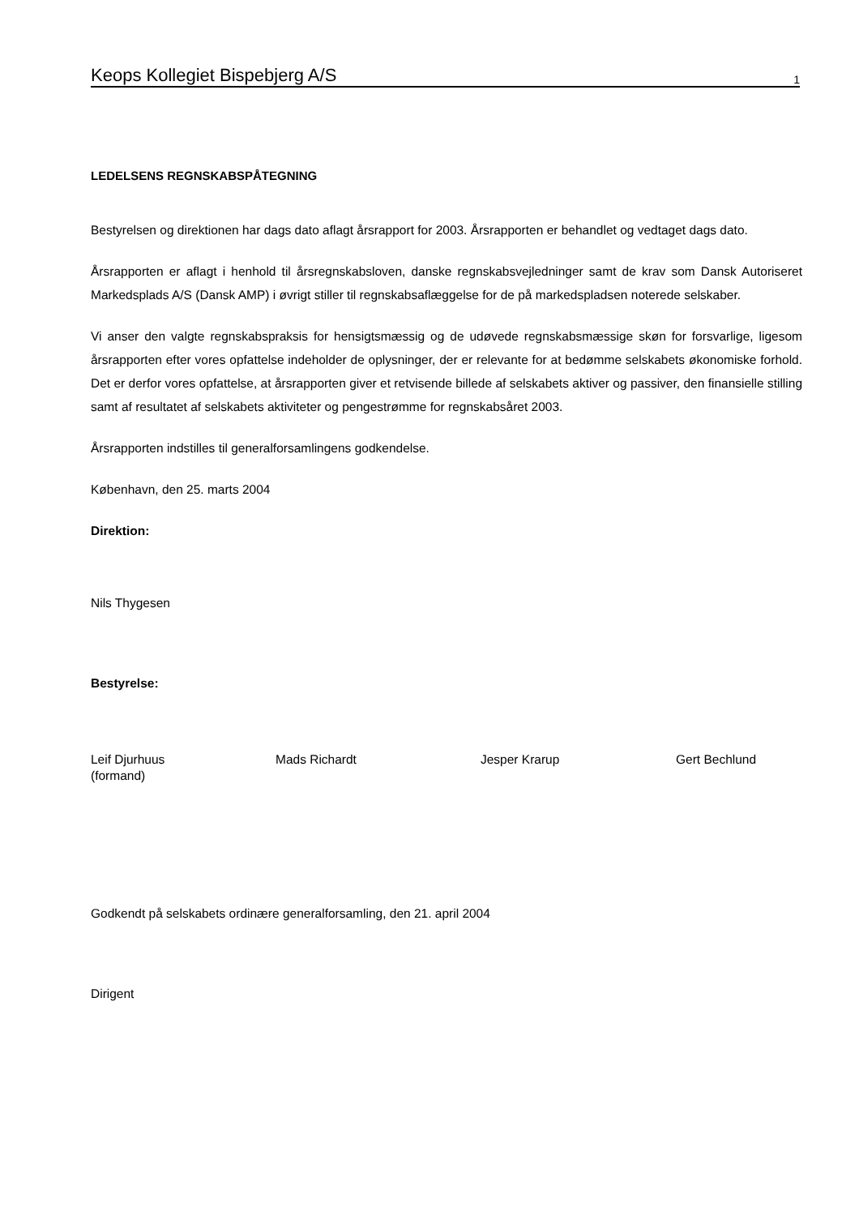Keops Kollegiet Bispebjerg A/S 1
LEDELSENS REGNSKABSPÅTEGNING
Bestyrelsen og direktionen har dags dato aflagt årsrapport for 2003. Årsrapporten er behandlet og vedtaget dags dato.
Årsrapporten er aflagt i henhold til årsregnskabsloven, danske regnskabsvejledninger samt de krav som Dansk Autoriseret Markedsplads A/S (Dansk AMP) i øvrigt stiller til regnskabsaflæggelse for de på markedspladsen noterede selskaber.
Vi anser den valgte regnskabspraksis for hensigtsmæssig og de udøvede regnskabsmæssige skøn for forsvarlige, ligesom årsrapporten efter vores opfattelse indeholder de oplysninger, der er relevante for at bedømme selskabets økonomiske forhold. Det er derfor vores opfattelse, at årsrapporten giver et retvisende billede af selskabets aktiver og passiver, den finansielle stilling samt af resultatet af selskabets aktiviteter og pengestrømme for regnskabsåret 2003.
Årsrapporten indstilles til generalforsamlingens godkendelse.
København, den 25. marts 2004
Direktion:
Nils Thygesen
Bestyrelse:
Leif Djurhuus
(formand)
Mads Richardt Jesper Krarup Gert Bechlund
Godkendt på selskabets ordinære generalforsamling, den 21. april 2004
Dirigent